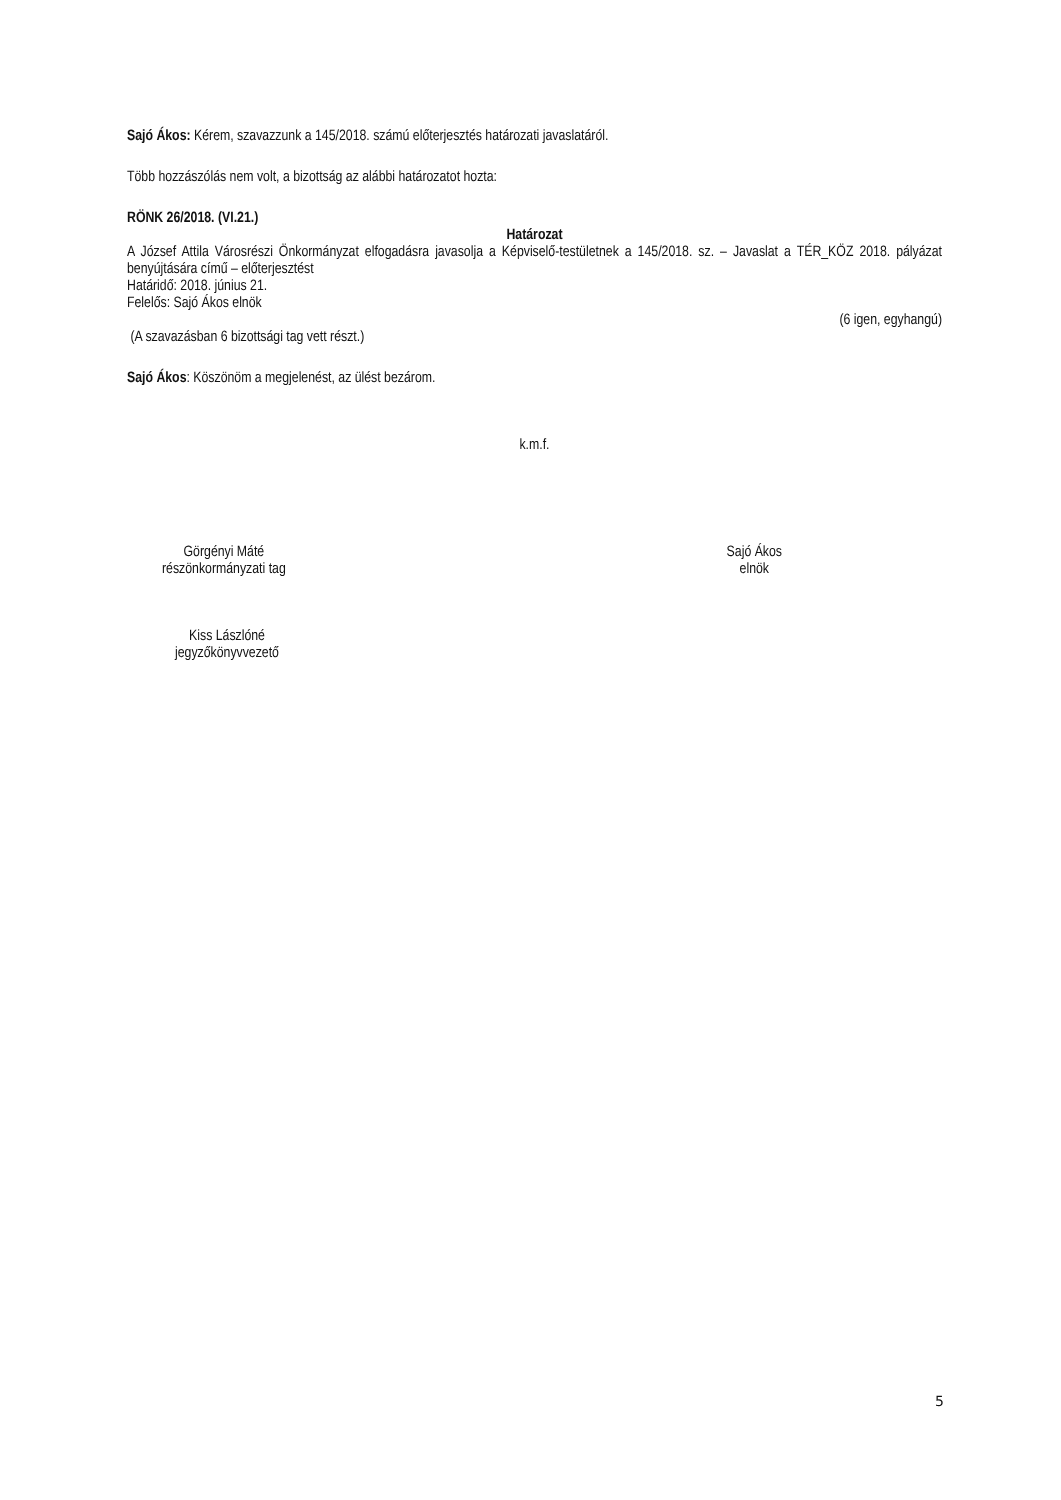Sajó Ákos: Kérem, szavazzunk a 145/2018. számú előterjesztés határozati javaslatáról.
Több hozzászólás nem volt, a bizottság az alábbi határozatot hozta:
RÖNK 26/2018. (VI.21.)
Határozat
A József Attila Városrészi Önkormányzat elfogadásra javasolja a Képviselő-testületnek a 145/2018. sz. – Javaslat a TÉR_KÖZ 2018. pályázat benyújtására című – előterjesztést
Határidő: 2018. június 21.
Felelős: Sajó Ákos elnök
(6 igen, egyhangú)
(A szavazásban 6 bizottsági tag vett részt.)
Sajó Ákos: Köszönöm a megjelenést, az ülést bezárom.
k.m.f.
Görgényi Máté
részönkormányzati tag
Sajó Ákos
elnök
Kiss Lászlóné
jegyzőkönyvvezető
5